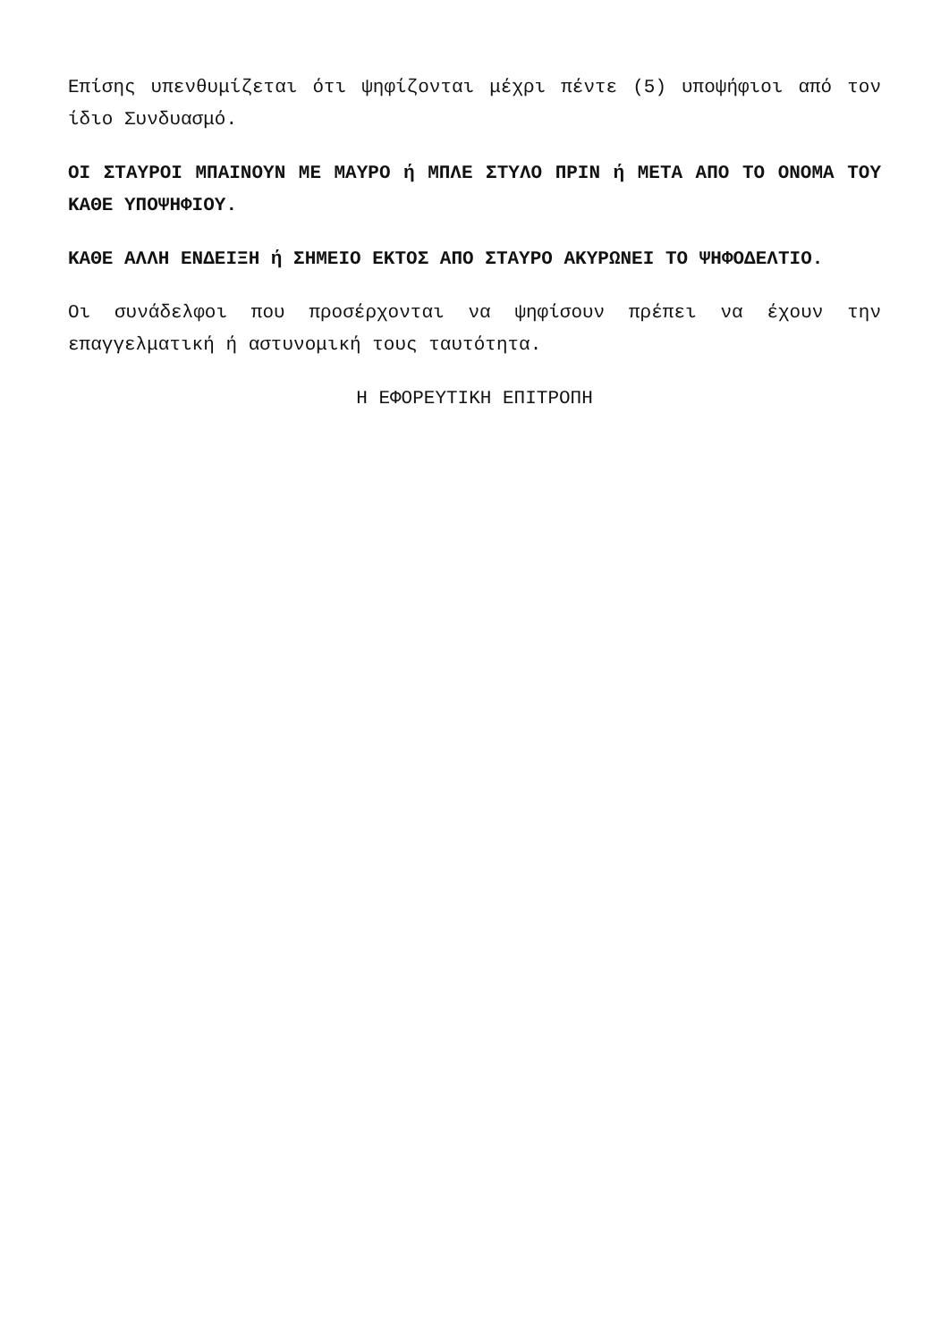Επίσης υπενθυμίζεται ότι ψηφίζονται μέχρι πέντε (5) υποψήφιοι από τον ίδιο Συνδυασμό.
ΟΙ ΣΤΑΥΡΟΙ ΜΠΑΙΝΟΥΝ ΜΕ ΜΑΥΡΟ ή ΜΠΛΕ ΣΤΥΛΟ ΠΡΙΝ ή ΜΕΤΑ ΑΠΟ ΤΟ ΟΝΟΜΑ ΤΟΥ ΚΑΘΕ ΥΠΟΨΗΦΙΟΥ.
ΚΑΘΕ ΑΛΛΗ ΕΝΔΕΙΞΗ ή ΣΗΜΕΙΟ ΕΚΤΟΣ ΑΠΟ ΣΤΑΥΡΟ ΑΚΥΡΩΝΕΙ ΤΟ ΨΗΦΟΔΕΛΤΙΟ.
Οι συνάδελφοι που προσέρχονται να ψηφίσουν πρέπει να έχουν την επαγγελματική ή αστυνομική τους ταυτότητα.
Η ΕΦΟΡΕΥΤΙΚΗ ΕΠΙΤΡΟΠΗ